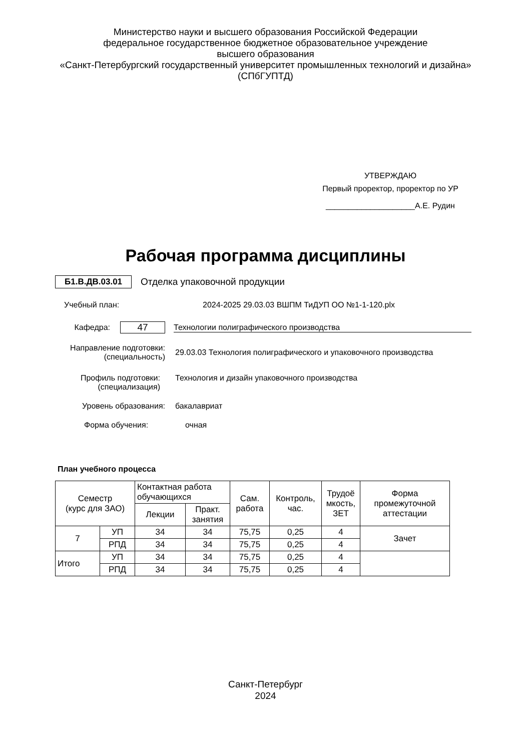Министерство науки и высшего образования Российской Федерации
федеральное государственное бюджетное образовательное учреждение
высшего образования
«Санкт-Петербургский государственный университет промышленных технологий и дизайна»
(СПбГУПТД)
УТВЕРЖДАЮ
Первый проректор, проректор по УР
____________________А.Е. Рудин
Рабочая программа дисциплины
Б1.В.ДВ.03.01 Отделка упаковочной продукции
Учебный план: 2024-2025 29.03.03 ВШПМ ТиДУП ОО №1-1-120.plx
Кафедра: 47 Технологии полиграфического производства
Направление подготовки:
(специальность) 29.03.03 Технология полиграфического и упаковочного производства
Профиль подготовки:
(специализация) Технология и дизайн упаковочного производства
Уровень образования: бакалавриат
Форма обучения: очная
План учебного процесса
| Семестр (курс для ЗАО) | | Контактная работа обучающихся | | Сам. работа | Контроль, час. | Трудоё мкость, ЗЕТ | Форма промежуточной аттестации |
| --- | --- | --- | --- | --- | --- | --- | --- |
| | | Лекции | Практ. занятия | | | | |
| 7 | УП | 34 | 34 | 75,75 | 0,25 | 4 | Зачет |
| | РПД | 34 | 34 | 75,75 | 0,25 | 4 | |
| Итого | УП | 34 | 34 | 75,75 | 0,25 | 4 | |
| | РПД | 34 | 34 | 75,75 | 0,25 | 4 | |
Санкт-Петербург
2024